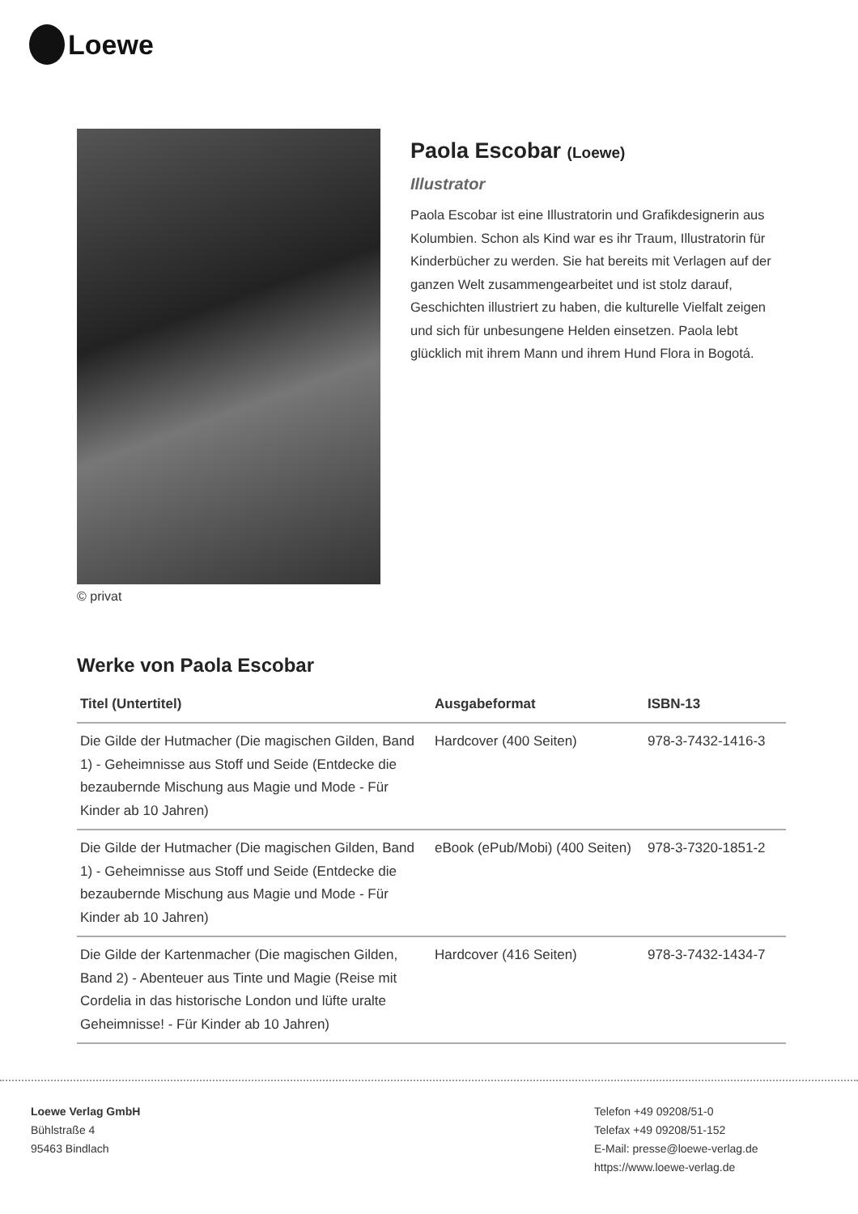Loewe
© privat
Paola Escobar (Loewe)
Illustrator
Paola Escobar ist eine Illustratorin und Grafikdesignerin aus Kolumbien. Schon als Kind war es ihr Traum, Illustratorin für Kinderbücher zu werden. Sie hat bereits mit Verlagen auf der ganzen Welt zusammengearbeitet und ist stolz darauf, Geschichten illustriert zu haben, die kulturelle Vielfalt zeigen und sich für unbesungene Helden einsetzen. Paola lebt glücklich mit ihrem Mann und ihrem Hund Flora in Bogotá.
Werke von Paola Escobar
| Titel (Untertitel) | Ausgabeformat | ISBN-13 |
| --- | --- | --- |
| Die Gilde der Hutmacher (Die magischen Gilden, Band 1) - Geheimnisse aus Stoff und Seide (Entdecke die bezaubernde Mischung aus Magie und Mode - Für Kinder ab 10 Jahren) | Hardcover (400 Seiten) | 978-3-7432-1416-3 |
| Die Gilde der Hutmacher (Die magischen Gilden, Band 1) - Geheimnisse aus Stoff und Seide (Entdecke die bezaubernde Mischung aus Magie und Mode - Für Kinder ab 10 Jahren) | eBook (ePub/Mobi) (400 Seiten) | 978-3-7320-1851-2 |
| Die Gilde der Kartenmacher (Die magischen Gilden, Band 2) - Abenteuer aus Tinte und Magie (Reise mit Cordelia in das historische London und lüfte uralte Geheimnisse! - Für Kinder ab 10 Jahren) | Hardcover (416 Seiten) | 978-3-7432-1434-7 |
Loewe Verlag GmbH
Bühlstraße 4
95463 Bindlach
Telefon +49 09208/51-0
Telefax +49 09208/51-152
E-Mail: presse@loewe-verlag.de
https://www.loewe-verlag.de